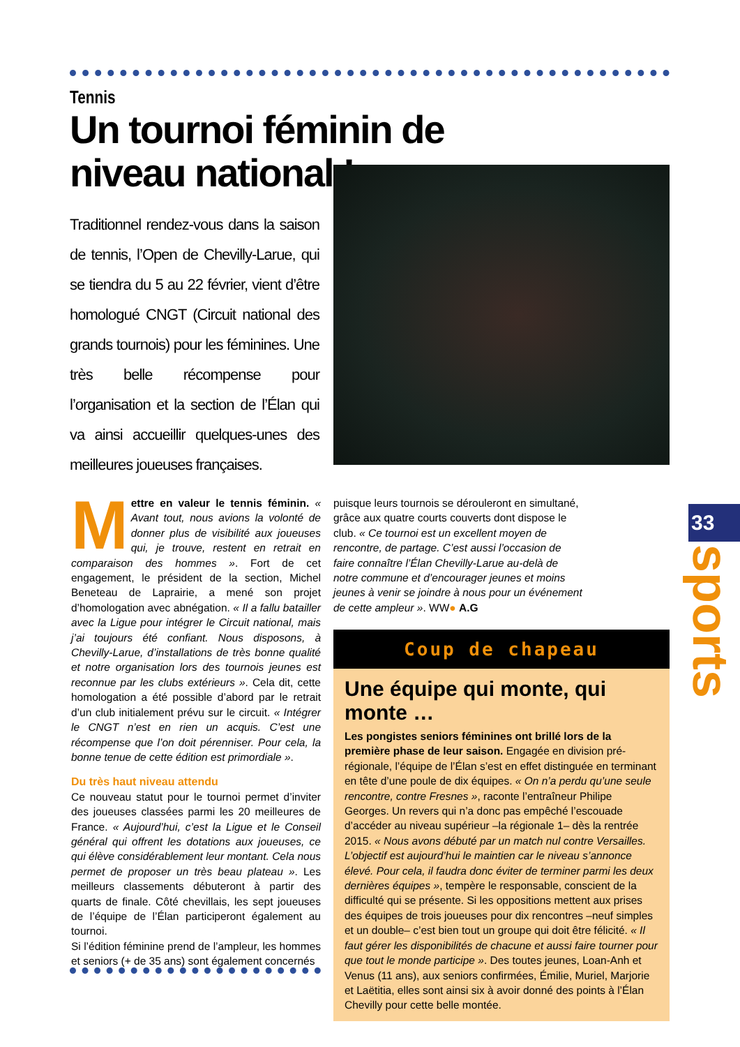Tennis
Un tournoi féminin de niveau national !
Traditionnel rendez-vous dans la saison de tennis, l’Open de Chevilly-Larue, qui se tiendra du 5 au 22 février, vient d’être homologué CNGT (Circuit national des grands tournois) pour les féminines. Une très belle récompense pour l’organisation et la section de l’Élan qui va ainsi accueillir quelques-unes des meilleures joueuses françaises.
Mettre en valeur le tennis féminin. « Avant tout, nous avions la volonté de donner plus de visibilité aux joueuses qui, je trouve, restent en retrait en comparaison des hommes ». Fort de cet engagement, le président de la section, Michel Beneteau de Laprairie, a mené son projet d’homologation avec abnégation. « Il a fallu batailler avec la Ligue pour intégrer le Circuit national, mais j’ai toujours été confiant. Nous disposons, à Chevilly-Larue, d’installations de très bonne qualité et notre organisation lors des tournois jeunes est reconnue par les clubs extérieurs ». Cela dit, cette homologation a été possible d’abord par le retrait d’un club initialement prévu sur le circuit. « Intégrer le CNGT n’est en rien un acquis. C’est une récompense que l’on doit pérenniser. Pour cela, la bonne tenue de cette édition est primordiale ».
Du très haut niveau attendu
Ce nouveau statut pour le tournoi permet d’inviter des joueuses classées parmi les 20 meilleures de France. « Aujourd’hui, c’est la Ligue et le Conseil général qui offrent les dotations aux joueuses, ce qui élève considérablement leur montant. Cela nous permet de proposer un très beau plateau ». Les meilleurs classements débuteront à partir des quarts de finale. Côté chevillais, les sept joueuses de l’équipe de l’Élan participeront également au tournoi.
Si l’édition féminine prend de l’ampleur, les hommes et seniors (+ de 35 ans) sont également concernés
puisque leurs tournois se dérouleront en simultané, grâce aux quatre courts couverts dont dispose le club. « Ce tournoi est un excellent moyen de rencontre, de partage. C’est aussi l’occasion de faire connaître l’Élan Chevilly-Larue au-delà de notre commune et d’encourager jeunes et moins jeunes à venir se joindre à nous pour un événement de cette ampleur ». WW● A.G
Coup de chapeau
Une équipe qui monte, qui monte …
Les pongistes seniors féminines ont brillé lors de la première phase de leur saison. Engagée en division pré-régionale, l’équipe de l’Élan s’est en effet distinguée en terminant en tête d’une poule de dix équipes. « On n’a perdu qu’une seule rencontre, contre Fresnes », raconte l’entraîneur Philipe Georges. Un revers qui n’a donc pas empêché l’escouade d’accéder au niveau supérieur –la régionale 1– dès la rentrée 2015. « Nous avons débuté par un match nul contre Versailles. L’objectif est aujourd’hui le maintien car le niveau s’annonce élevé. Pour cela, il faudra donc éviter de terminer parmi les deux dernières équipes », tempère le responsable, conscient de la difficulté qui se présente. Si les oppositions mettent aux prises des équipes de trois joueuses pour dix rencontres –neuf simples et un double– c’est bien tout un groupe qui doit être félicité. « Il faut gérer les disponibilités de chacune et aussi faire tourner pour que tout le monde participe ». Des toutes jeunes, Loan-Anh et Venus (11 ans), aux seniors confirmées, Émilie, Muriel, Marjorie et Laëtitia, elles sont ainsi six à avoir donné des points à l’Élan Chevilly pour cette belle montée.
33
sports